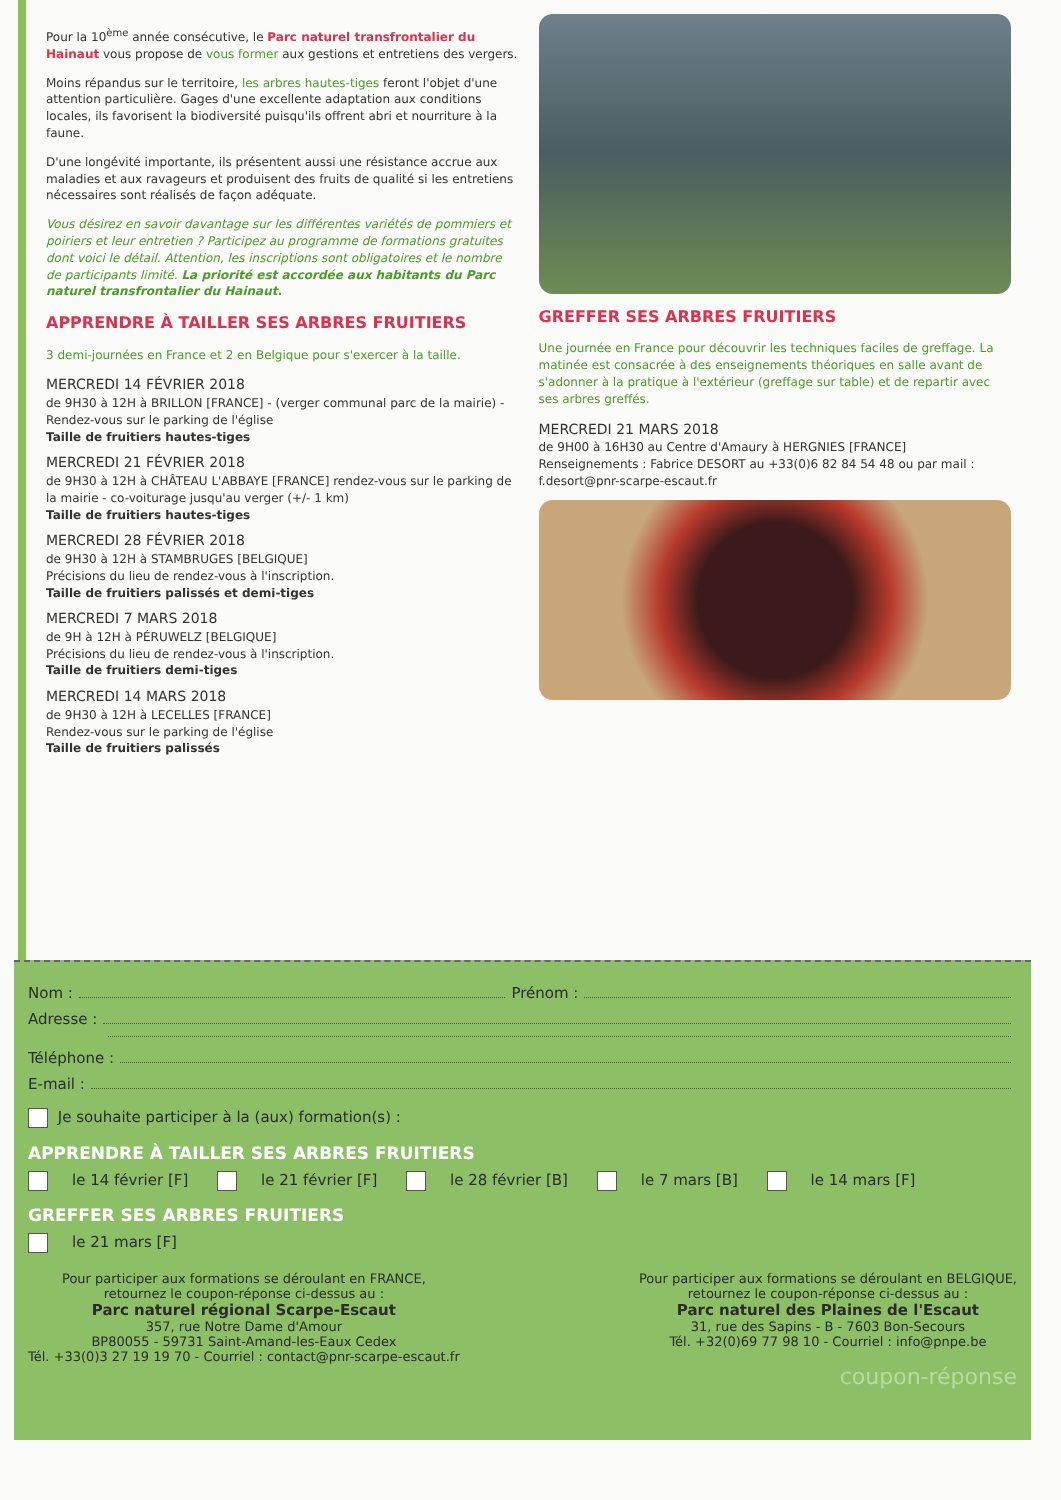Pour la 10<sup>ème</sup> année consécutive, le Parc naturel transfrontalier du Hainaut vous propose de vous former aux gestions et entretiens des vergers.
Moins répandus sur le territoire, les arbres hautes-tiges feront l'objet d'une attention particulière. Gages d'une excellente adaptation aux conditions locales, ils favorisent la biodiversité puisqu'ils offrent abri et nourriture à la faune.
D'une longévité importante, ils présentent aussi une résistance accrue aux maladies et aux ravageurs et produisent des fruits de qualité si les entretiens nécessaires sont réalisés de façon adéquate.
Vous désirez en savoir davantage sur les différentes variétés de pommiers et poiriers et leur entretien ? Participez au programme de formations gratuites dont voici le détail. Attention, les inscriptions sont obligatoires et le nombre de participants limité. La priorité est accordée aux habitants du Parc naturel transfrontalier du Hainaut.
APPRENDRE À TAILLER SES ARBRES FRUITIERS
3 demi-journées en France et 2 en Belgique pour s'exercer à la taille.
MERCREDI 14 FÉVRIER 2018
de 9H30 à 12H à BRILLON [FRANCE] - (verger communal parc de la mairie) - Rendez-vous sur le parking de l'église
Taille de fruitiers hautes-tiges
MERCREDI 21 FÉVRIER 2018
de 9H30 à 12H à CHÂTEAU L'ABBAYE [FRANCE] rendez-vous sur le parking de la mairie - co-voiturage jusqu'au verger (+/- 1 km)
Taille de fruitiers hautes-tiges
MERCREDI 28 FÉVRIER 2018
de 9H30 à 12H à STAMBRUGES [BELGIQUE]
Précisions du lieu de rendez-vous à l'inscription.
Taille de fruitiers palissés et demi-tiges
MERCREDI 7 MARS 2018
de 9H à 12H à PÉRUWELZ [BELGIQUE]
Précisions du lieu de rendez-vous à l'inscription.
Taille de fruitiers demi-tiges
MERCREDI 14 MARS 2018
de 9H30 à 12H à LECELLES [FRANCE]
Rendez-vous sur le parking de l'église
Taille de fruitiers palissés
GREFFER SES ARBRES FRUITIERS
Une journée en France pour découvrir les techniques faciles de greffage. La matinée est consacrée à des enseignements théoriques en salle avant de s'adonner à la pratique à l'extérieur (greffage sur table) et de repartir avec ses arbres greffés.
MERCREDI 21 MARS 2018
de 9H00 à 16H30 au Centre d'Amaury à HERGNIES [FRANCE]
Renseignements : Fabrice DESORT au +33(0)6 82 84 54 48 ou par mail : f.desort@pnr-scarpe-escaut.fr
Nom : Prénom :
Adresse :
Téléphone :
E-mail :
Je souhaite participer à la (aux) formation(s) :
APPRENDRE À TAILLER SES ARBRES FRUITIERS
le 14 février [F] le 21 février [F] le 28 février [B] le 7 mars [B] le 14 mars [F]
GREFFER SES ARBRES FRUITIERS
le 21 mars [F]
Pour participer aux formations se déroulant en FRANCE,
retournez le coupon-réponse ci-dessus au :
Parc naturel régional Scarpe-Escaut
357, rue Notre Dame d'Amour
BP80055 - 59731 Saint-Amand-les-Eaux Cedex
Tél. +33(0)3 27 19 19 70 - Courriel : contact@pnr-scarpe-escaut.fr
Pour participer aux formations se déroulant en BELGIQUE,
retournez le coupon-réponse ci-dessus au :
Parc naturel des Plaines de l'Escaut
31, rue des Sapins - B - 7603 Bon-Secours
Tél. +32(0)69 77 98 10 - Courriel : info@pnpe.be
coupon-réponse